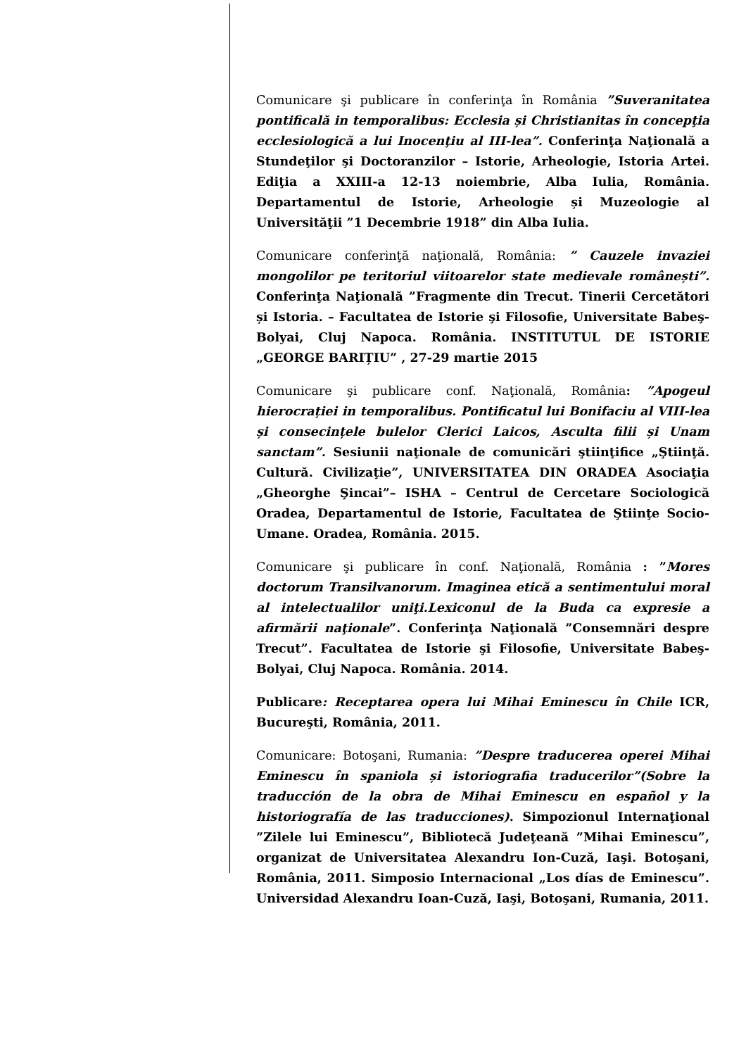Comunicare şi publicare în conferinţa în România ”Suveranitatea pontificală in temporalibus: Ecclesia și Christianitas în concepţia ecclesiologică a lui Inocenţiu al III-lea”. Conferinţa Naţională a Stundeţilor şi Doctoranzilor – Istorie, Arheologie, Istoria Artei. Ediţia a XXIII-a 12-13 noiembrie, Alba Iulia, România. Departamentul de Istorie, Arheologie și Muzeologie al Universităţii ”1 Decembrie 1918” din Alba Iulia.
Comunicare conferinţă naţională, România: ” Cauzele invaziei mongolilor pe teritoriul viitoarelor state medievale românești”. Conferinţa Naţională ”Fragmente din Trecut. Tinerii Cercetători și Istoria. – Facultatea de Istorie şi Filosofie, Universitate Babeş-Bolyai, Cluj Napoca. România. INSTITUTUL DE ISTORIE „GEORGE BARIȚIU” , 27-29 martie 2015
Comunicare şi publicare conf. Naţională, România: ”Apogeul hierocrației in temporalibus. Pontificatul lui Bonifaciu al VIII-lea și consecințele bulelor Clerici Laicos, Asculta filii și Unam sanctam”. Sesiunii naţionale de comunicări ştiinţifice „Ştiinţă. Cultură. Civilizaţie”, UNIVERSITATEA DIN ORADEA Asociaţia „Gheorghe Şincai”– ISHA – Centrul de Cercetare Sociologică Oradea, Departamentul de Istorie, Facultatea de Ştiinţe Socio-Umane. Oradea, România. 2015.
Comunicare şi publicare în conf. Naţională, România : ”Mores doctorum Transilvanorum. Imaginea etică a sentimentului moral al intelectualilor uniţi.Lexiconul de la Buda ca expresie a afirmării naţionale”. Conferinţa Naţională ”Consemnări despre Trecut”. Facultatea de Istorie şi Filosofie, Universitate Babeş-Bolyai, Cluj Napoca. România. 2014.
Publicare: Receptarea opera lui Mihai Eminescu în Chile ICR, Bucureşti, România, 2011.
Comunicare: Botoşani, Rumania: ”Despre traducerea operei Mihai Eminescu în spaniola și istoriografia traducerilor”(Sobre la traducción de la obra de Mihai Eminescu en español y la historiografía de las traducciones). Simpozionul Internaţional ”Zilele lui Eminescu”, Bibliotecă Judeţeană ”Mihai Eminescu”, organizat de Universitatea Alexandru Ion-Cuză, Iaşi. Botoşani, România, 2011. Simposio Internacional „Los días de Eminescu”. Universidad Alexandru Ioan-Cuză, Iaşi, Botoşani, Rumania, 2011.